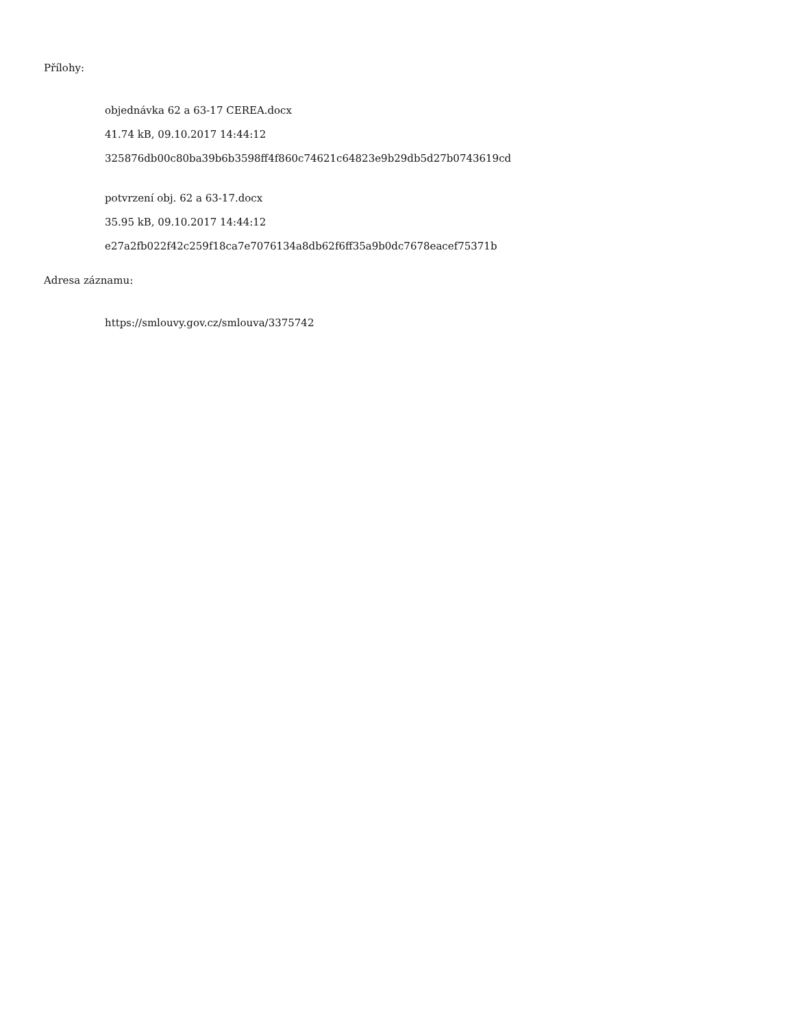Přílohy:
objednávka 62 a 63-17 CEREA.docx
41.74 kB, 09.10.2017 14:44:12
325876db00c80ba39b6b3598ff4f860c74621c64823e9b29db5d27b0743619cd
potvrzení obj. 62 a 63-17.docx
35.95 kB, 09.10.2017 14:44:12
e27a2fb022f42c259f18ca7e7076134a8db62f6ff35a9b0dc7678eacef75371b
Adresa záznamu:
https://smlouvy.gov.cz/smlouva/3375742